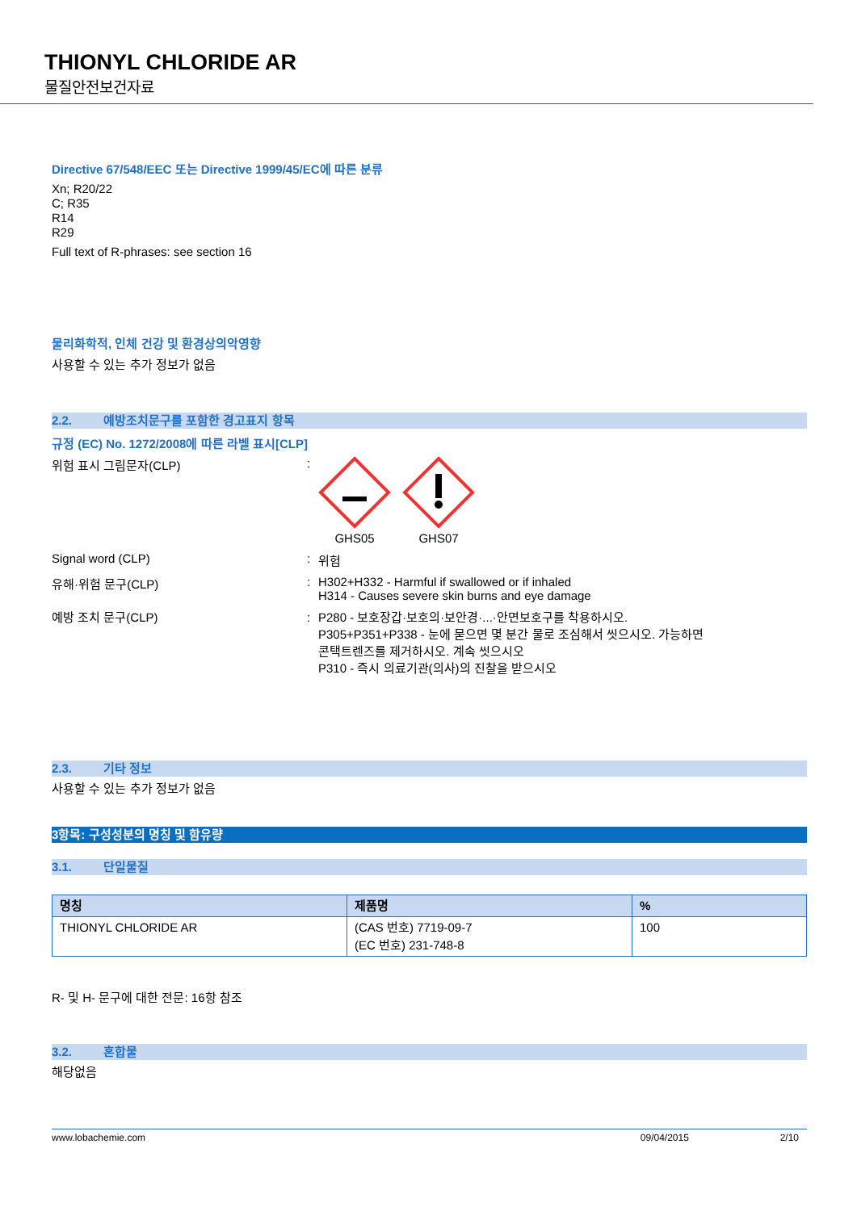THIONYL CHLORIDE AR
물질안전보건자료
Directive 67/548/EEC 또는 Directive 1999/45/EC에 따른 분류
Xn; R20/22
C; R35
R14
R29
Full text of R-phrases: see section 16
물리화학적, 인체 건강 및 환경상의악영향
사용할 수 있는 추가 정보가 없음
2.2. 예방조치문구를 포함한 경고표지 항목
규정 (EC) No. 1272/2008에 따른 라벨 표시[CLP]
위험 표시 그림문자(CLP) : GHS05 GHS07
Signal word (CLP) : 위험
유해·위험 문구(CLP) : H302+H332 - Harmful if swallowed or if inhaled
H314 - Causes severe skin burns and eye damage
예방 조치 문구(CLP) : P280 - 보호장갑·보호의·보안경·...·안면보호구를 착용하시오.
P305+P351+P338 - 눈에 묻으면 몇 분간 물로 조심해서 씻으시오. 가능하면
콘택트렌즈를 제거하시오. 계속 씻으시오
P310 - 즉시 의료기관(의사)의 진찰을 받으시오
2.3. 기타 정보
사용할 수 있는 추가 정보가 없음
3항목: 구성성분의 명칭 및 함유량
3.1. 단일물질
| 명칭 | 제품명 | % |
| --- | --- | --- |
| THIONYL CHLORIDE AR | (CAS 번호) 7719-09-7 (EC 번호) 231-748-8 | 100 |
R- 및 H- 문구에 대한 전문: 16항 참조
3.2. 혼합물
해당없음
www.lobachemie.com 09/04/2015 2/10